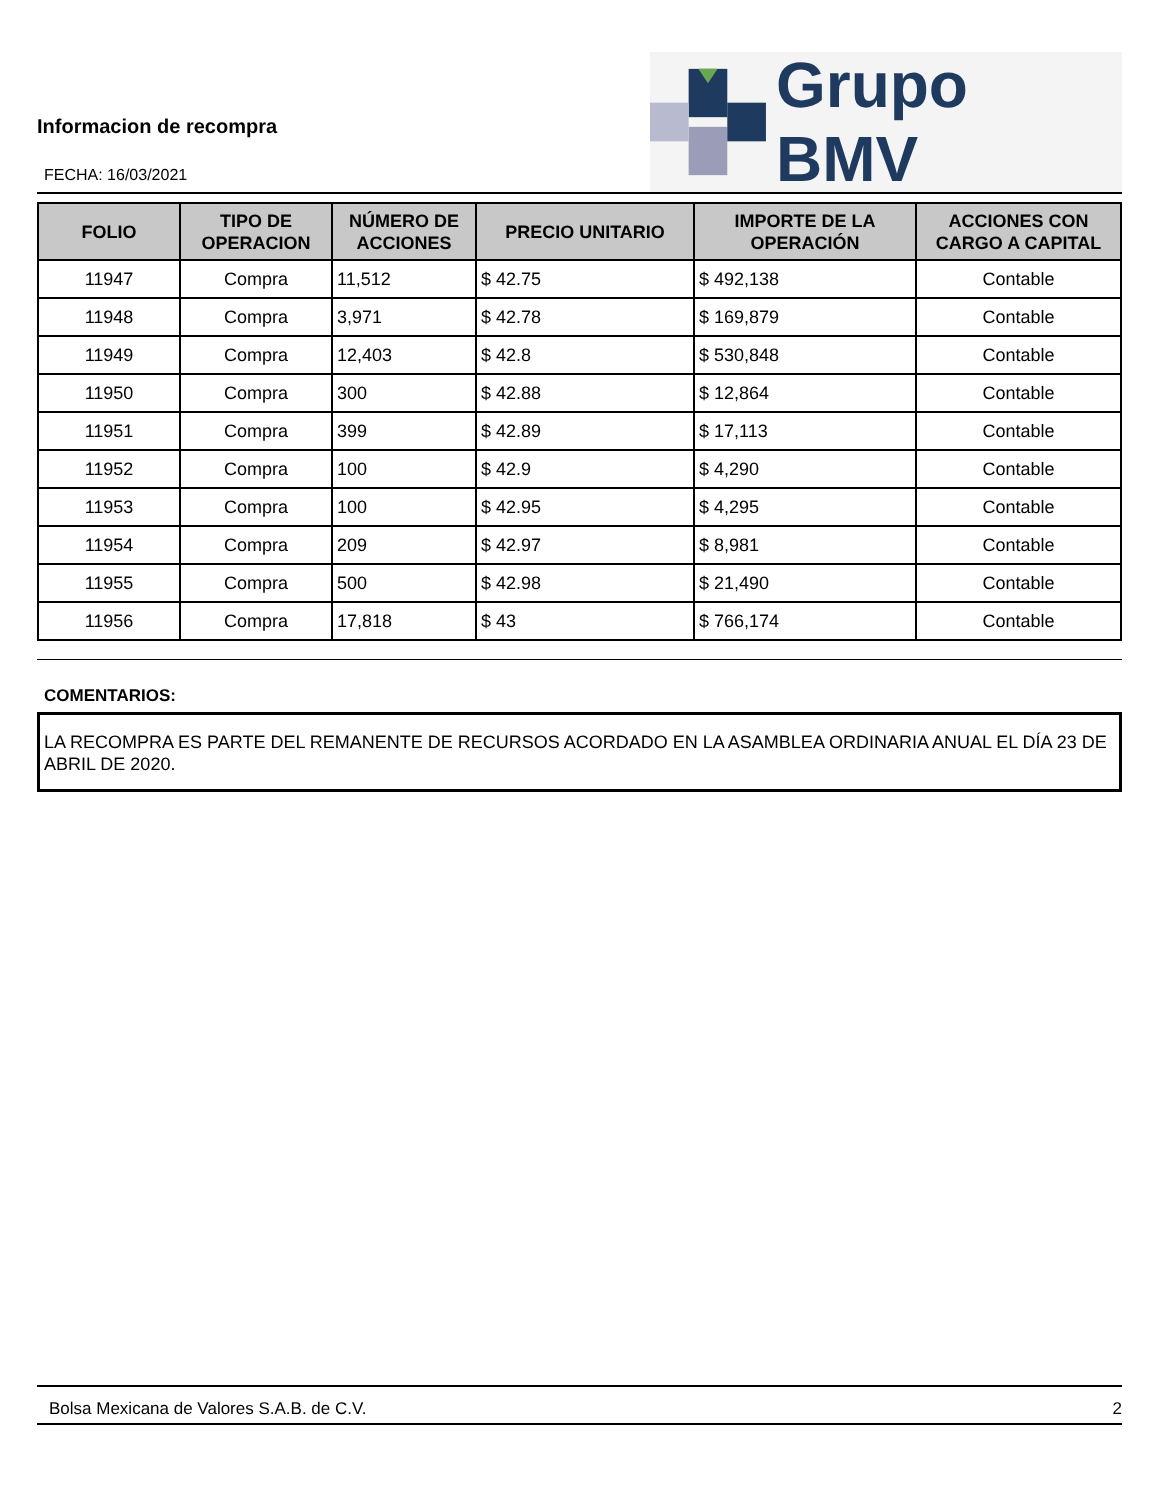Informacion de recompra
FECHA: 16/03/2021
Grupo BMV
| FOLIO | TIPO DE OPERACION | NÚMERO DE ACCIONES | PRECIO UNITARIO | IMPORTE DE LA OPERACIÓN | ACCIONES CON CARGO A CAPITAL |
| --- | --- | --- | --- | --- | --- |
| 11947 | Compra | 11,512 | $ 42.75 | $ 492,138 | Contable |
| 11948 | Compra | 3,971 | $ 42.78 | $ 169,879 | Contable |
| 11949 | Compra | 12,403 | $ 42.8 | $ 530,848 | Contable |
| 11950 | Compra | 300 | $ 42.88 | $ 12,864 | Contable |
| 11951 | Compra | 399 | $ 42.89 | $ 17,113 | Contable |
| 11952 | Compra | 100 | $ 42.9 | $ 4,290 | Contable |
| 11953 | Compra | 100 | $ 42.95 | $ 4,295 | Contable |
| 11954 | Compra | 209 | $ 42.97 | $ 8,981 | Contable |
| 11955 | Compra | 500 | $ 42.98 | $ 21,490 | Contable |
| 11956 | Compra | 17,818 | $ 43 | $ 766,174 | Contable |
COMENTARIOS:
LA RECOMPRA ES PARTE DEL REMANENTE DE RECURSOS ACORDADO EN LA ASAMBLEA ORDINARIA ANUAL EL DÍA 23 DE ABRIL DE 2020.
Bolsa Mexicana de Valores S.A.B. de C.V. 2